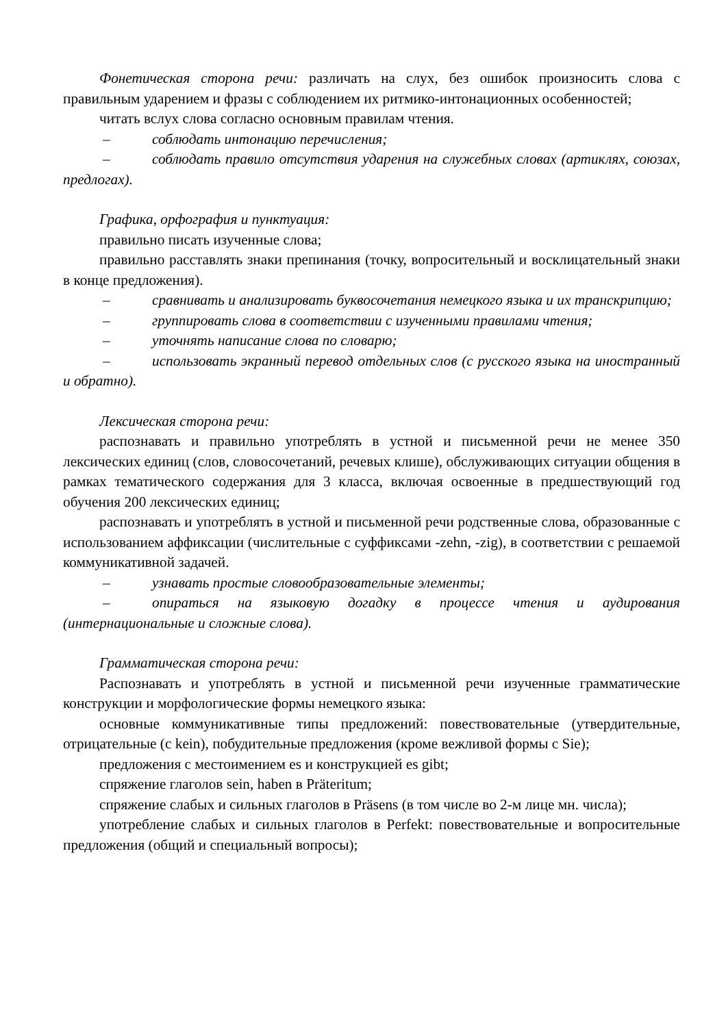Фонетическая сторона речи: различать на слух, без ошибок произносить слова с правильным ударением и фразы с соблюдением их ритмико-интонационных особенностей;
читать вслух слова согласно основным правилам чтения.
– соблюдать интонацию перечисления;
– соблюдать правило отсутствия ударения на служебных словах (артиклях, союзах, предлогах).
Графика, орфография и пунктуация:
правильно писать изученные слова;
правильно расставлять знаки препинания (точку, вопросительный и восклицательный знаки в конце предложения).
– сравнивать и анализировать буквосочетания немецкого языка и их транскрипцию;
– группировать слова в соответствии с изученными правилами чтения;
– уточнять написание слова по словарю;
– использовать экранный перевод отдельных слов (с русского языка на иностранный и обратно).
Лексическая сторона речи:
распознавать и правильно употреблять в устной и письменной речи не менее 350 лексических единиц (слов, словосочетаний, речевых клише), обслуживающих ситуации общения в рамках тематического содержания для 3 класса, включая освоенные в предшествующий год обучения 200 лексических единиц;
распознавать и употреблять в устной и письменной речи родственные слова, образованные с использованием аффиксации (числительные с суффиксами -zehn, -zig), в соответствии с решаемой коммуникативной задачей.
– узнавать простые словообразовательные элементы;
– опираться на языковую догадку в процессе чтения и аудирования (интернациональные и сложные слова).
Грамматическая сторона речи:
Распознавать и употреблять в устной и письменной речи изученные грамматические конструкции и морфологические формы немецкого языка:
основные коммуникативные типы предложений: повествовательные (утвердительные, отрицательные (с kein), побудительные предложения (кроме вежливой формы с Sie);
предложения с местоимением es и конструкцией es gibt;
спряжение глаголов sein, haben в Präteritum;
спряжение слабых и сильных глаголов в Präsens (в том числе во 2-м лице мн. числа);
употребление слабых и сильных глаголов в Perfekt: повествовательные и вопросительные предложения (общий и специальный вопросы);